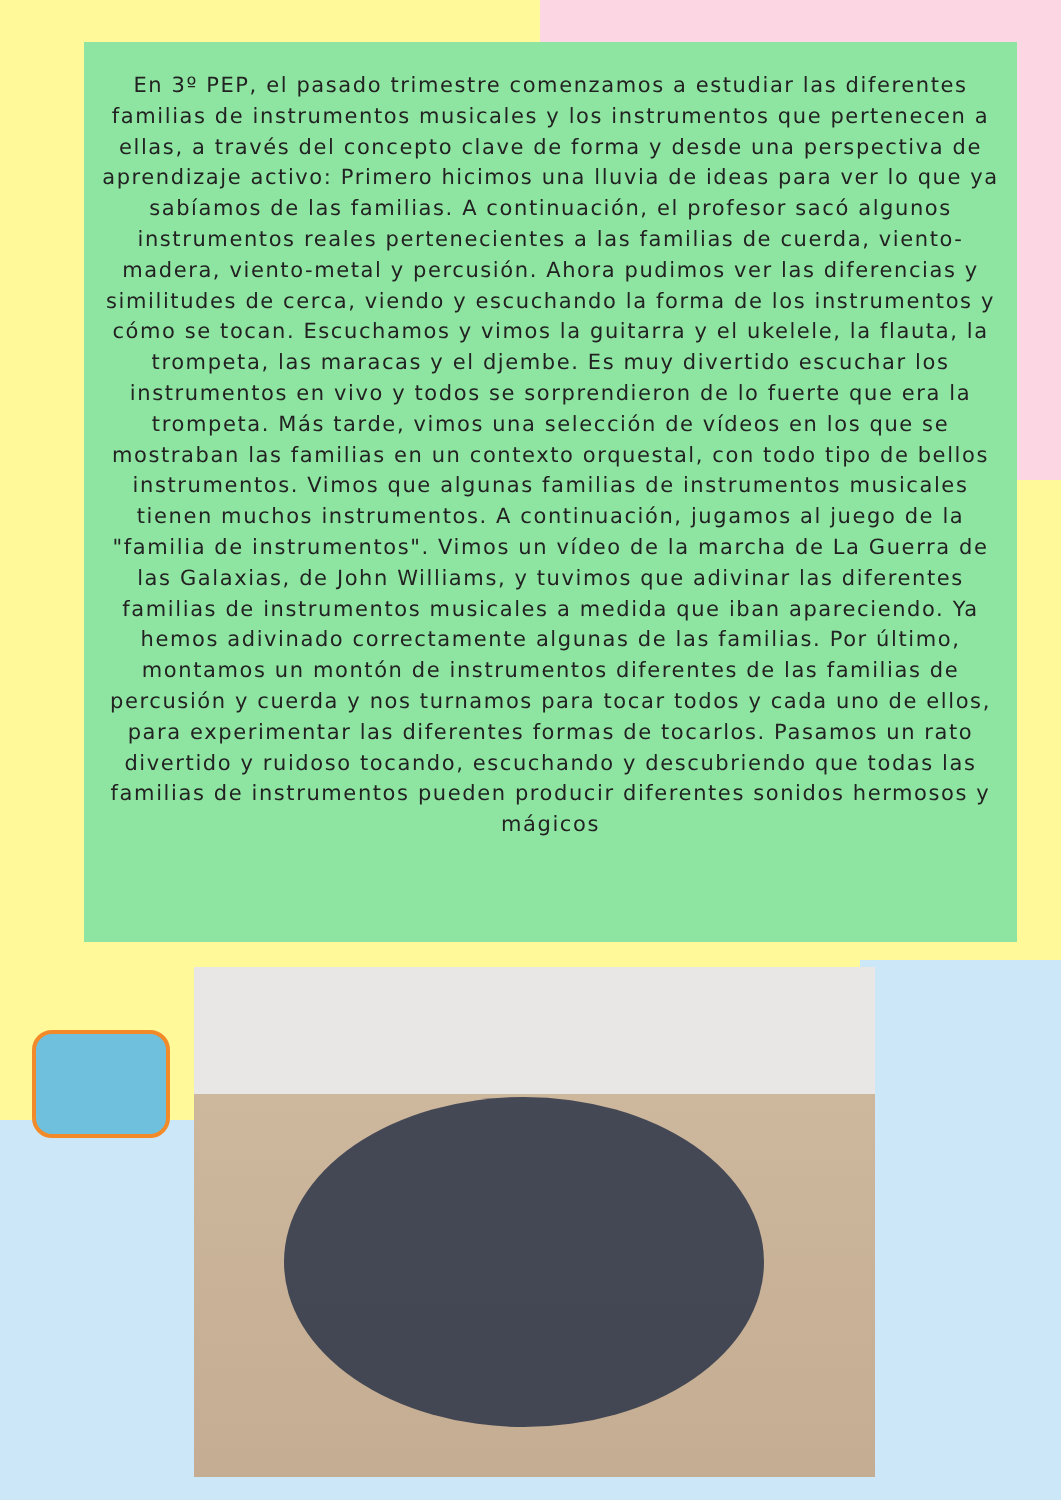En 3º PEP, el pasado trimestre comenzamos a estudiar las diferentes familias de instrumentos musicales y los instrumentos que pertenecen a ellas, a través del concepto clave de forma y desde una perspectiva de aprendizaje activo: Primero hicimos una lluvia de ideas para ver lo que ya sabíamos de las familias. A continuación, el profesor sacó algunos instrumentos reales pertenecientes a las familias de cuerda, viento-madera, viento-metal y percusión. Ahora pudimos ver las diferencias y similitudes de cerca, viendo y escuchando la forma de los instrumentos y cómo se tocan. Escuchamos y vimos la guitarra y el ukelele, la flauta, la trompeta, las maracas y el djembe. Es muy divertido escuchar los instrumentos en vivo y todos se sorprendieron de lo fuerte que era la trompeta. Más tarde, vimos una selección de vídeos en los que se mostraban las familias en un contexto orquestal, con todo tipo de bellos instrumentos. Vimos que algunas familias de instrumentos musicales tienen muchos instrumentos. A continuación, jugamos al juego de la "familia de instrumentos". Vimos un vídeo de la marcha de La Guerra de las Galaxias, de John Williams, y tuvimos que adivinar las diferentes familias de instrumentos musicales a medida que iban apareciendo. Ya hemos adivinado correctamente algunas de las familias. Por último, montamos un montón de instrumentos diferentes de las familias de percusión y cuerda y nos turnamos para tocar todos y cada uno de ellos, para experimentar las diferentes formas de tocarlos. Pasamos un rato divertido y ruidoso tocando, escuchando y descubriendo que todas las familias de instrumentos pueden producir diferentes sonidos hermosos y mágicos